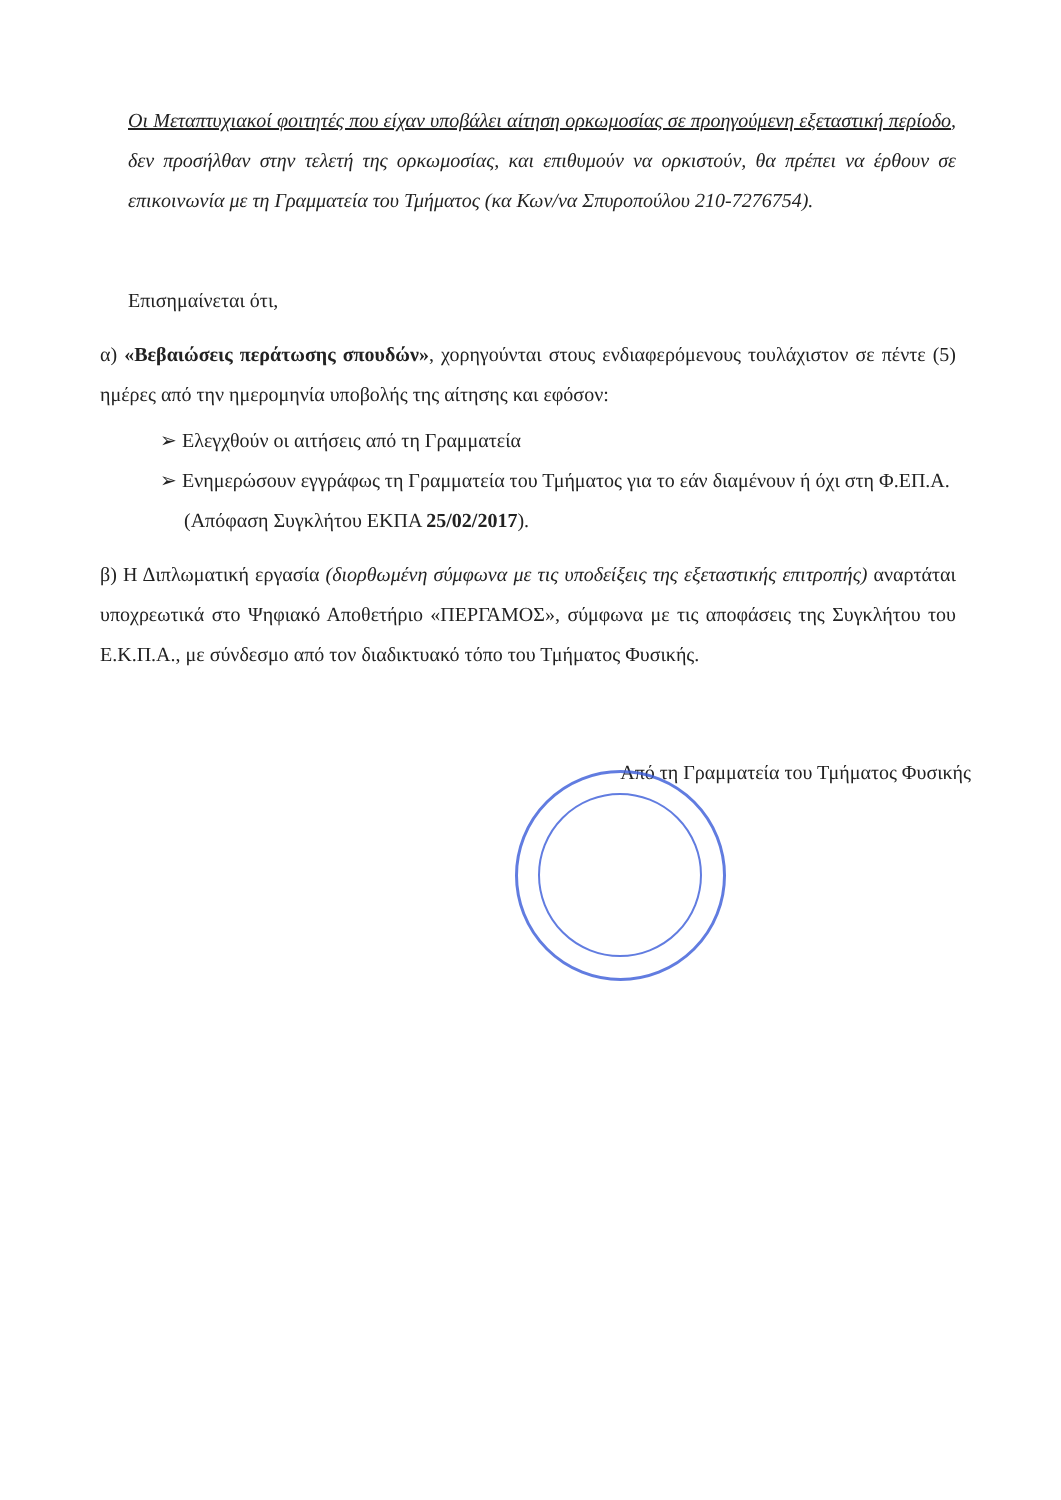Οι Μεταπτυχιακοί φοιτητές που είχαν υποβάλει αίτηση ορκωμοσίας σε προηγούμενη εξεταστική περίοδο, δεν προσήλθαν στην τελετή της ορκωμοσίας, και επιθυμούν να ορκιστούν, θα πρέπει να έρθουν σε επικοινωνία με τη Γραμματεία του Τμήματος (κα Κων/να Σπυροπούλου 210-7276754).
Επισημαίνεται ότι,
α) «Βεβαιώσεις περάτωσης σπουδών», χορηγούνται στους ενδιαφερόμενους τουλάχιστον σε πέντε (5) ημέρες από την ημερομηνία υποβολής της αίτησης και εφόσον:
➢ Ελεγχθούν οι αιτήσεις από τη Γραμματεία
➢ Ενημερώσουν εγγράφως τη Γραμματεία του Τμήματος για το εάν διαμένουν ή όχι στη Φ.ΕΠ.Α. (Απόφαση Συγκλήτου ΕΚΠΑ 25/02/2017).
β) Η Διπλωματική εργασία (διορθωμένη σύμφωνα με τις υποδείξεις της εξεταστικής επιτροπής) αναρτάται υποχρεωτικά στο Ψηφιακό Αποθετήριο «ΠΕΡΓΑΜΟΣ», σύμφωνα με τις αποφάσεις της Συγκλήτου του Ε.Κ.Π.Α., με σύνδεσμο από τον διαδικτυακό τόπο του Τμήματος Φυσικής.
Από τη Γραμματεία του Τμήματος Φυσικής